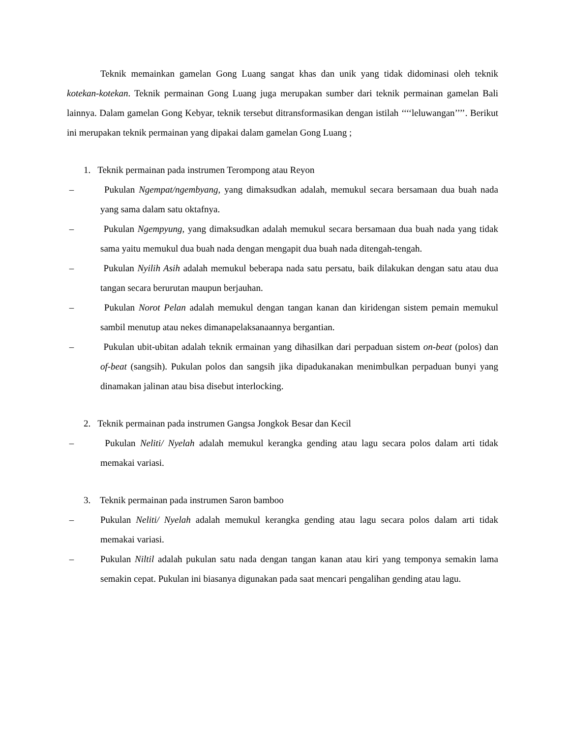Teknik memainkan gamelan Gong Luang sangat khas dan unik yang tidak didominasi oleh teknik kotekan-kotekan. Teknik permainan Gong Luang juga merupakan sumber dari teknik permainan gamelan Bali lainnya. Dalam gamelan Gong Kebyar, teknik tersebut ditransformasikan dengan istilah ‘‘‘‘leluwangan’’’’. Berikut ini merupakan teknik permainan yang dipakai dalam gamelan Gong Luang ;
1. Teknik permainan pada instrumen Terompong atau Reyon
– Pukulan Ngempat/ngembyang, yang dimaksudkan adalah, memukul secara bersamaan dua buah nada yang sama dalam satu oktafnya.
– Pukulan Ngempyung, yang dimaksudkan adalah memukul secara bersamaan dua buah nada yang tidak sama yaitu memukul dua buah nada dengan mengapit dua buah nada ditengah-tengah.
– Pukulan Nyilih Asih adalah memukul beberapa nada satu persatu, baik dilakukan dengan satu atau dua tangan secara berurutan maupun berjauhan.
– Pukulan Norot Pelan adalah memukul dengan tangan kanan dan kiridengan sistem pemain memukul sambil menutup atau nekes dimanapelaksanaannya bergantian.
– Pukulan ubit-ubitan adalah teknik ermainan yang dihasilkan dari perpaduan sistem on-beat (polos) dan of-beat (sangsih). Pukulan polos dan sangsih jika dipadukanakan menimbulkan perpaduan bunyi yang dinamakan jalinan atau bisa disebut interlocking.
2. Teknik permainan pada instrumen Gangsa Jongkok Besar dan Kecil
– Pukulan Neliti/ Nyelah adalah memukul kerangka gending atau lagu secara polos dalam arti tidak memakai variasi.
3. Teknik permainan pada instrumen Saron bamboo
– Pukulan Neliti/ Nyelah adalah memukul kerangka gending atau lagu secara polos dalam arti tidak memakai variasi.
– Pukulan Niltil adalah pukulan satu nada dengan tangan kanan atau kiri yang temponya semakin lama semakin cepat. Pukulan ini biasanya digunakan pada saat mencari pengalihan gending atau lagu.